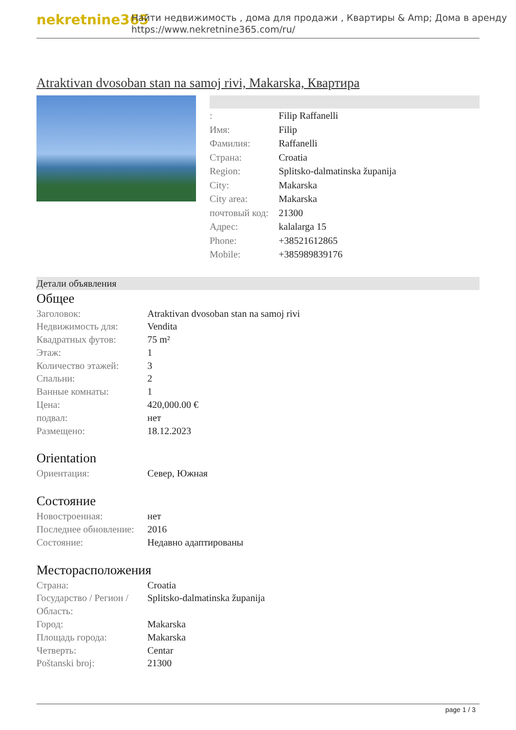nekretnine365
Найти недвижимость , дома для продажи , Квартиры & Amp; Дома в аренду
https://www.nekretnine365.com/ru/
Atraktivan dvosoban stan na samoj rivi, Makarska, Квартира
| : | Filip Raffanelli |
| Имя: | Filip |
| Фамилия: | Raffanelli |
| Страна: | Croatia |
| Region: | Splitsko-dalmatinska županija |
| City: | Makarska |
| City area: | Makarska |
| почтовый код: | 21300 |
| Адрес: | kalalarga 15 |
| Phone: | +38521612865 |
| Mobile: | +385989839176 |
Детали объявления
Общее
| Заголовок: | Atraktivan dvosoban stan na samoj rivi |
| Недвижимость для: | Vendita |
| Квадратных футов: | 75 m² |
| Этаж: | 1 |
| Количество этажей: | 3 |
| Спальни: | 2 |
| Ванные комнаты: | 1 |
| Цена: | 420,000.00 € |
| подвал: | нет |
| Размещено: | 18.12.2023 |
Orientation
| Ориентация: | Север, Южная |
Состояние
| Новостроенная: | нет |
| Последнее обновление: | 2016 |
| Состояние: | Недавно адаптированы |
Месторасположения
| Страна: | Croatia |
| Государство / Регион / Область: | Splitsko-dalmatinska županija |
| Город: | Makarska |
| Площадь города: | Makarska |
| Четверть: | Centar |
| Poštanski broj: | 21300 |
page 1 / 3